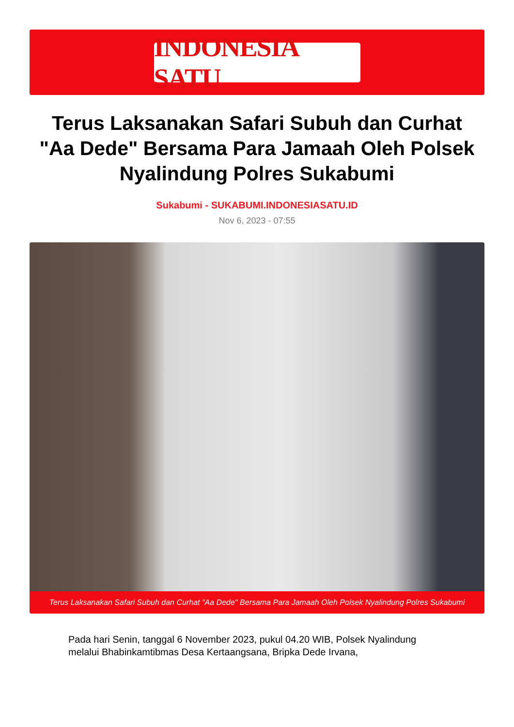INDONESIA SATU
Terus Laksanakan Safari Subuh dan Curhat "Aa Dede" Bersama Para Jamaah Oleh Polsek Nyalindung Polres Sukabumi
Sukabumi - SUKABUMI.INDONESIASATU.ID
Nov 6, 2023 - 07:55
Terus Laksanakan Safari Subuh dan Curhat "Aa Dede" Bersama Para Jamaah Oleh Polsek Nyalindung Polres Sukabumi
Pada hari Senin, tanggal 6 November 2023, pukul 04.20 WIB, Polsek Nyalindung melalui Bhabinkamtibmas Desa Kertaangsana, Bripka Dede Irvana,